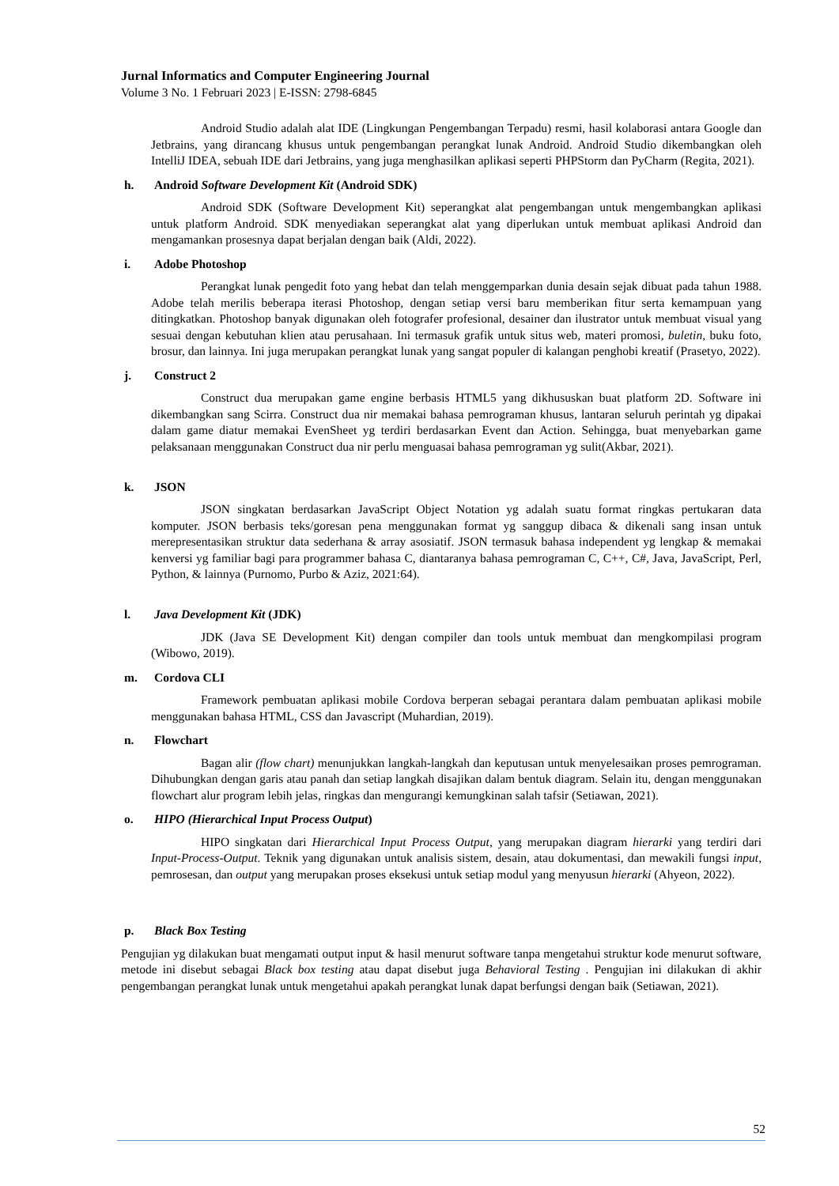Jurnal Informatics and Computer Engineering Journal
Volume 3 No. 1 Februari 2023 | E-ISSN: 2798-6845
Android Studio adalah alat IDE (Lingkungan Pengembangan Terpadu) resmi, hasil kolaborasi antara Google dan Jetbrains, yang dirancang khusus untuk pengembangan perangkat lunak Android. Android Studio dikembangkan oleh IntelliJ IDEA, sebuah IDE dari Jetbrains, yang juga menghasilkan aplikasi seperti PHPStorm dan PyCharm (Regita, 2021).
h. Android Software Development Kit (Android SDK)
Android SDK (Software Development Kit) seperangkat alat pengembangan untuk mengembangkan aplikasi untuk platform Android. SDK menyediakan seperangkat alat yang diperlukan untuk membuat aplikasi Android dan mengamankan prosesnya dapat berjalan dengan baik (Aldi, 2022).
i. Adobe Photoshop
Perangkat lunak pengedit foto yang hebat dan telah menggemparkan dunia desain sejak dibuat pada tahun 1988. Adobe telah merilis beberapa iterasi Photoshop, dengan setiap versi baru memberikan fitur serta kemampuan yang ditingkatkan. Photoshop banyak digunakan oleh fotografer profesional, desainer dan ilustrator untuk membuat visual yang sesuai dengan kebutuhan klien atau perusahaan. Ini termasuk grafik untuk situs web, materi promosi, buletin, buku foto, brosur, dan lainnya. Ini juga merupakan perangkat lunak yang sangat populer di kalangan penghobi kreatif (Prasetyo, 2022).
j. Construct 2
Construct dua merupakan game engine berbasis HTML5 yang dikhususkan buat platform 2D. Software ini dikembangkan sang Scirra. Construct dua nir memakai bahasa pemrograman khusus, lantaran seluruh perintah yg dipakai dalam game diatur memakai EvenSheet yg terdiri berdasarkan Event dan Action. Sehingga, buat menyebarkan game pelaksanaan menggunakan Construct dua nir perlu menguasai bahasa pemrograman yg sulit(Akbar, 2021).
k. JSON
JSON singkatan berdasarkan JavaScript Object Notation yg adalah suatu format ringkas pertukaran data komputer. JSON berbasis teks/goresan pena menggunakan format yg sanggup dibaca & dikenali sang insan untuk merepresentasikan struktur data sederhana & array asosiatif. JSON termasuk bahasa independent yg lengkap & memakai kenversi yg familiar bagi para programmer bahasa C, diantaranya bahasa pemrograman C, C++, C#, Java, JavaScript, Perl, Python, & lainnya (Purnomo, Purbo & Aziz, 2021:64).
l. Java Development Kit (JDK)
JDK (Java SE Development Kit) dengan compiler dan tools untuk membuat dan mengkompilasi program (Wibowo, 2019).
m. Cordova CLI
Framework pembuatan aplikasi mobile Cordova berperan sebagai perantara dalam pembuatan aplikasi mobile menggunakan bahasa HTML, CSS dan Javascript (Muhardian, 2019).
n. Flowchart
Bagan alir (flow chart) menunjukkan langkah-langkah dan keputusan untuk menyelesaikan proses pemrograman. Dihubungkan dengan garis atau panah dan setiap langkah disajikan dalam bentuk diagram. Selain itu, dengan menggunakan flowchart alur program lebih jelas, ringkas dan mengurangi kemungkinan salah tafsir (Setiawan, 2021).
o. HIPO (Hierarchical Input Process Output)
HIPO singkatan dari Hierarchical Input Process Output, yang merupakan diagram hierarki yang terdiri dari Input-Process-Output. Teknik yang digunakan untuk analisis sistem, desain, atau dokumentasi, dan mewakili fungsi input, pemrosesan, dan output yang merupakan proses eksekusi untuk setiap modul yang menyusun hierarki (Ahyeon, 2022).
p. Black Box Testing
Pengujian yg dilakukan buat mengamati output input & hasil menurut software tanpa mengetahui struktur kode menurut software, metode ini disebut sebagai Black box testing atau dapat disebut juga Behavioral Testing . Pengujian ini dilakukan di akhir pengembangan perangkat lunak untuk mengetahui apakah perangkat lunak dapat berfungsi dengan baik (Setiawan, 2021).
52